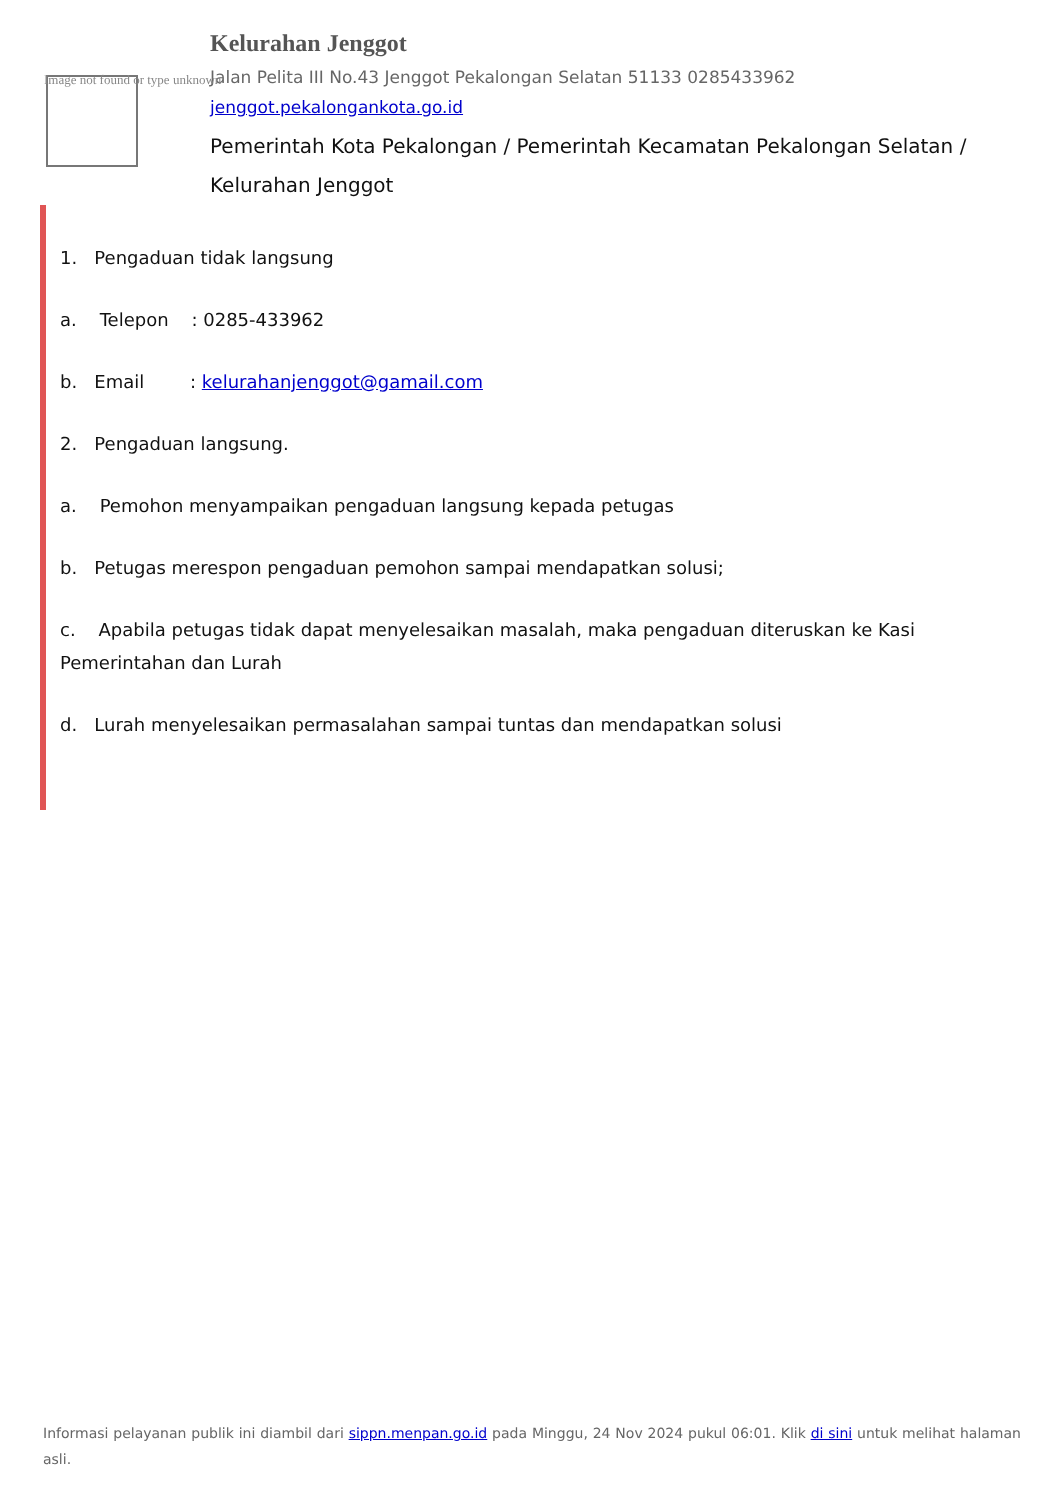Image not found or type unknown
Kelurahan Jenggot
Jalan Pelita III No.43 Jenggot Pekalongan Selatan 51133 0285433962
jenggot.pekalongankota.go.id
Pemerintah Kota Pekalongan / Pemerintah Kecamatan Pekalongan Selatan / Kelurahan Jenggot
1. Pengaduan tidak langsung
a. Telepon : 0285-433962
b. Email : kelurahanjenggot@gamail.com
2. Pengaduan langsung.
a. Pemohon menyampaikan pengaduan langsung kepada petugas
b. Petugas merespon pengaduan pemohon sampai mendapatkan solusi;
c. Apabila petugas tidak dapat menyelesaikan masalah, maka pengaduan diteruskan ke Kasi Pemerintahan dan Lurah
d. Lurah menyelesaikan permasalahan sampai tuntas dan mendapatkan solusi
Informasi pelayanan publik ini diambil dari sippn.menpan.go.id pada Minggu, 24 Nov 2024 pukul 06:01. Klik di sini untuk melihat halaman asli.